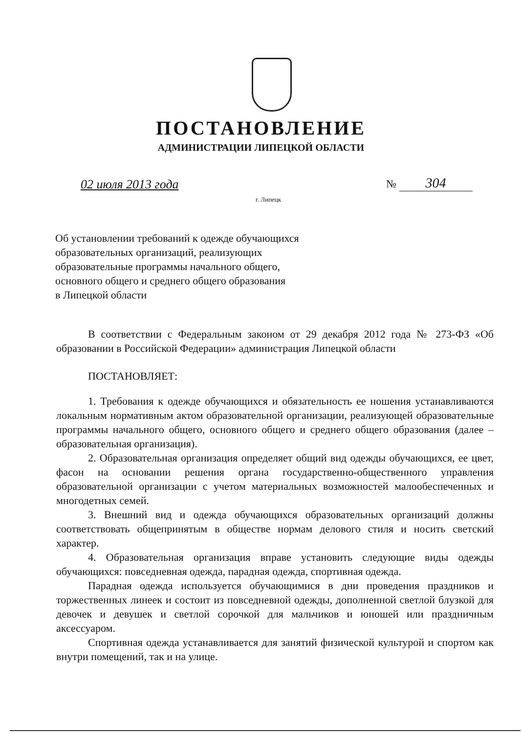ПОСТАНОВЛЕНИЕ
АДМИНИСТРАЦИИ ЛИПЕЦКОЙ ОБЛАСТИ
02 июля 2013 года
г. Липецк
№ 304
Об установлении требований к одежде обучающихся
образовательных организаций, реализующих
образовательные программы начального общего,
основного общего и среднего общего образования
в Липецкой области
В соответствии с Федеральным законом от 29 декабря 2012 года № 273-ФЗ «Об образовании в Российской Федерации» администрация Липецкой области
ПОСТАНОВЛЯЕТ:
1. Требования к одежде обучающихся и обязательность ее ношения устанавливаются локальным нормативным актом образовательной организации, реализующей образовательные программы начального общего, основного общего и среднего общего образования (далее – образовательная организация).
2. Образовательная организация определяет общий вид одежды обучающихся, ее цвет, фасон на основании решения органа государственно-общественного управления образовательной организации с учетом материальных возможностей малообеспеченных и многодетных семей.
3. Внешний вид и одежда обучающихся образовательных организаций должны соответствовать общепринятым в обществе нормам делового стиля и носить светский характер.
4. Образовательная организация вправе установить следующие виды одежды обучающихся: повседневная одежда, парадная одежда, спортивная одежда.
Парадная одежда используется обучающимися в дни проведения праздников и торжественных линеек и состоит из повседневной одежды, дополненной светлой блузкой для девочек и девушек и светлой сорочкой для мальчиков и юношей или праздничным аксессуаром.
Спортивная одежда устанавливается для занятий физической культурой и спортом как внутри помещений, так и на улице.